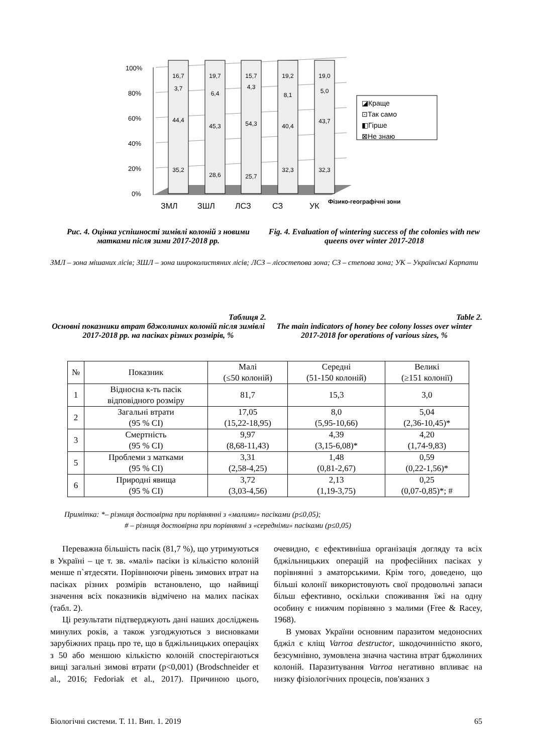100%
80%
60%
40%
20%
0%
16,7
3,7
44,4
35,2
19,7
6,4
45,3
28,6
15,7
4,3
54,3
25,7
19,2
8,1
40,4
32,3
19,0
5,0
43,7
32,3
ЗМЛ
ЗШЛ
ЛСЗ
СЗ
УК
Фізико-географічні зони
◪Краще
⊡Так само
◧Гірше
⊠Не знаю
Рис. 4. Оцінка успішності зимівлі колоній з новими матками після зими 2017-2018 рр.
Fig. 4. Evaluation of wintering success of the colonies with new queens over winter 2017-2018
ЗМЛ – зона мішаних лісів; ЗШЛ – зона широколистяних лісів; ЛСЗ – лісостепова зона; СЗ – степова зона; УК – Українські Карпати
Таблиця 2.
Основні показники втрат бджолиних колоній після зимівлі 2017-2018 рр. на пасіках різних розмірів, %
Table 2.
The main indicators of honey bee colony losses over winter 2017-2018 for operations of various sizes, %
| № | Показник | Малі (≤50 колоній) | Середні (51-150 колоній) | Великі (≥151 колонії) |
| --- | --- | --- | --- | --- |
| 1 | Відносна к-ть пасік відповідного розміру | 81,7 | 15,3 | 3,0 |
| 2 | Загальні втрати (95 % CI) | 17,05 (15,22-18,95) | 8,0 (5,95-10,66) | 5,04 (2,36-10,45)* |
| 3 | Смертність (95 % CI) | 9,97 (8,68-11,43) | 4,39 (3,15-6,08)* | 4,20 (1,74-9,83) |
| 5 | Проблеми з матками (95 % CI) | 3,31 (2,58-4,25) | 1,48 (0,81-2,67) | 0,59 (0,22-1,56)* |
| 6 | Природні явища (95 % CI) | 3,72 (3,03-4,56) | 2,13 (1,19-3,75) | 0,25 (0,07-0,85)*; # |
Примітка: *– різниця достовірна при порівнянні з «малими» пасіками (p≤0,05);
# – різниця достовірна при порівнянні з «середніми» пасіками (p≤0,05)
Переважна більшість пасік (81,7 %), що утримуються в Україні – це т. зв. «малі» пасіки із кількістю колоній менше п`ятдесяти. Порівнюючи рівень зимових втрат на пасіках різних розмірів встановлено, що найвищі значення всіх показників відмічено на малих пасіках (табл. 2).
Ці результати підтверджують дані наших досліджень минулих років, а також узгоджуються з висновками зарубіжних праць про те, що в бджільницьких операціях з 50 або меншою кількістю колоній спостерігаються вищі загальні зимові втрати (p<0,001) (Brodschneider et al., 2016; Fedoriak et al., 2017). Причиною цього, очевидно, є ефективніша організація догляду та всіх бджільницьких операцій на професійних пасіках у порівнянні з аматорськими. Крім того, доведено, що більші колонії використовують свої продовольчі запаси більш ефективно, оскільки споживання їжі на одну особину є нижчим порівняно з малими (Free & Racey, 1968).
В умовах України основним паразитом медоносних бджіл є кліщ Varroa destructor, шкодочинністю якого, безсумнівно, зумовлена значна частина втрат бджолиних колоній. Паразитування Varroa негативно впливає на низку фізіологічних процесів, пов'язаних з
Біологічні системи. Т. 11. Вип. 1. 2019 65